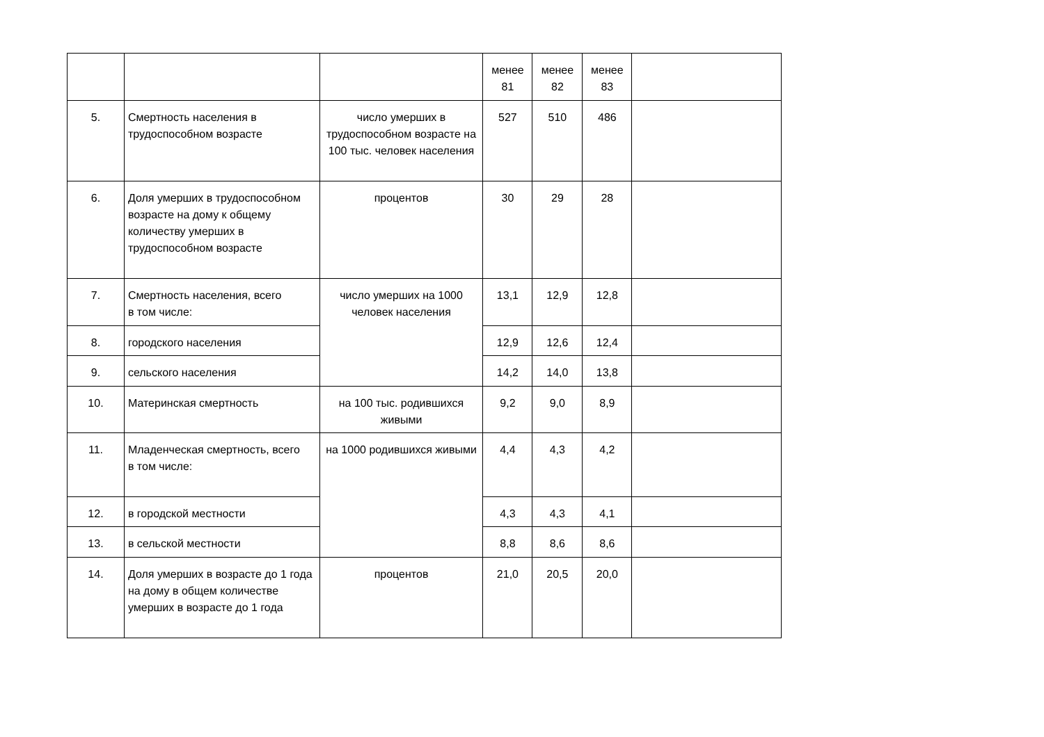| | | | менее 81 | менее 82 | менее 83 | |
| 5. | Смертность населения в трудоспособном возрасте | число умерших в трудоспособном возрасте на 100 тыс. человек населения | 527 | 510 | 486 | |
| 6. | Доля умерших в трудоспособном возрасте на дому к общему количеству умерших в трудоспособном возрасте | процентов | 30 | 29 | 28 | |
| 7. | Смертность населения, всего в том числе: | число умерших на 1000 человек населения | 13,1 | 12,9 | 12,8 | |
| 8. | городского населения | | 12,9 | 12,6 | 12,4 | |
| 9. | сельского населения | | 14,2 | 14,0 | 13,8 | |
| 10. | Материнская смертность | на 100 тыс. родившихся живыми | 9,2 | 9,0 | 8,9 | |
| 11. | Младенческая смертность, всего в том числе: | на 1000 родившихся живыми | 4,4 | 4,3 | 4,2 | |
| 12. | в городской местности | | 4,3 | 4,3 | 4,1 | |
| 13. | в сельской местности | | 8,8 | 8,6 | 8,6 | |
| 14. | Доля умерших в возрасте до 1 года на дому в общем количестве умерших в возрасте до 1 года | процентов | 21,0 | 20,5 | 20,0 | |